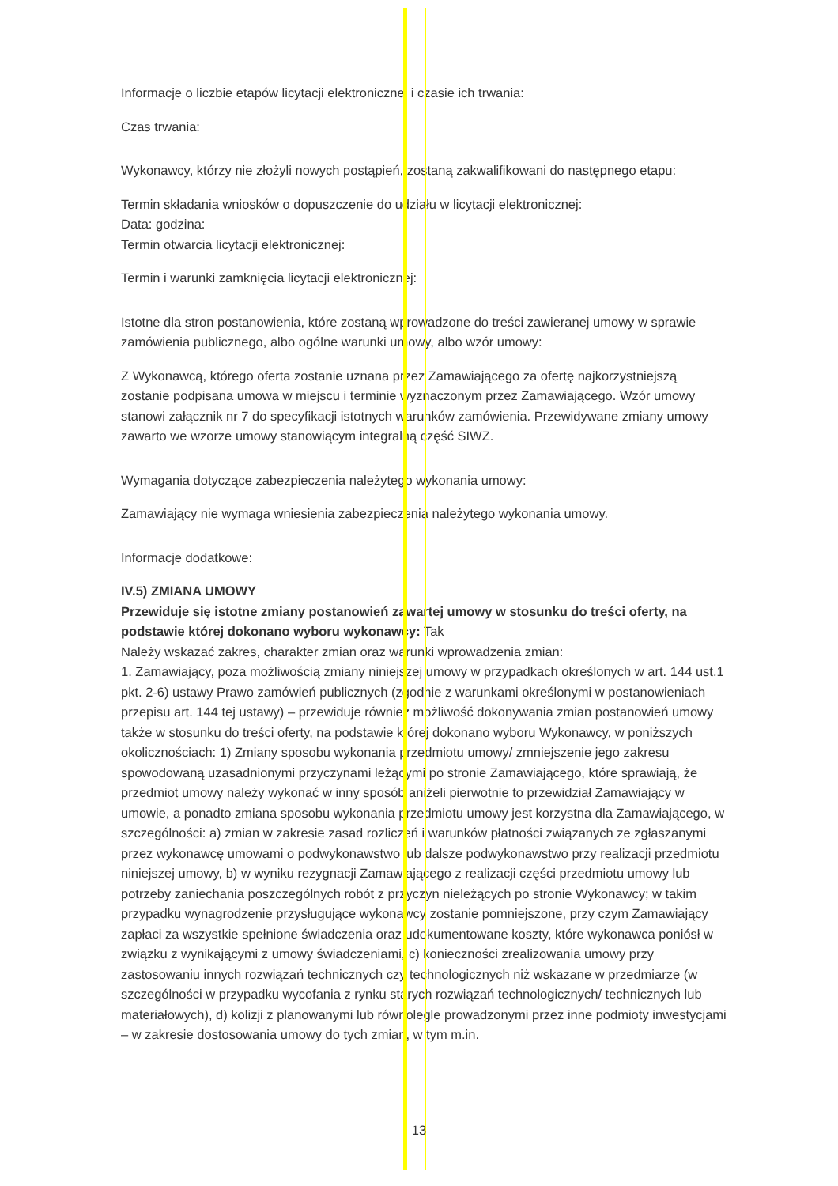Informacje o liczbie etapów licytacji elektronicznej i czasie ich trwania:
Czas trwania:
Wykonawcy, którzy nie złożyli nowych postąpień, zostaną zakwalifikowani do następnego etapu:
Termin składania wniosków o dopuszczenie do udziału w licytacji elektronicznej:
Data: godzina:
Termin otwarcia licytacji elektronicznej:
Termin i warunki zamknięcia licytacji elektronicznej:
Istotne dla stron postanowienia, które zostaną wprowadzone do treści zawieranej umowy w sprawie zamówienia publicznego, albo ogólne warunki umowy, albo wzór umowy:
Z Wykonawcą, którego oferta zostanie uznana przez Zamawiającego za ofertę najkorzystniejszą zostanie podpisana umowa w miejscu i terminie wyznaczonym przez Zamawiającego. Wzór umowy stanowi załącznik nr 7 do specyfikacji istotnych warunków zamówienia. Przewidywane zmiany umowy zawarto we wzorze umowy stanowiącym integralną część SIWZ.
Wymagania dotyczące zabezpieczenia należytego wykonania umowy:
Zamawiający nie wymaga wniesienia zabezpieczenia należytego wykonania umowy.
Informacje dodatkowe:
IV.5) ZMIANA UMOWY
Przewiduje się istotne zmiany postanowień zawartej umowy w stosunku do treści oferty, na podstawie której dokonano wyboru wykonawcy: Tak
Należy wskazać zakres, charakter zmian oraz warunki wprowadzenia zmian:
1. Zamawiający, poza możliwością zmiany niniejszej umowy w przypadkach określonych w art. 144 ust.1 pkt. 2-6) ustawy Prawo zamówień publicznych (zgodnie z warunkami określonymi w postanowieniach przepisu art. 144 tej ustawy) – przewiduje również możliwość dokonywania zmian postanowień umowy także w stosunku do treści oferty, na podstawie której dokonano wyboru Wykonawcy, w poniższych okolicznościach: 1) Zmiany sposobu wykonania przedmiotu umowy/ zmniejszenie jego zakresu spowodowaną uzasadnionymi przyczynami leżącymi po stronie Zamawiającego, które sprawiają, że przedmiot umowy należy wykonać w inny sposób aniżeli pierwotnie to przewidział Zamawiający w umowie, a ponadto zmiana sposobu wykonania przedmiotu umowy jest korzystna dla Zamawiającego, w szczególności: a) zmian w zakresie zasad rozliczeń i warunków płatności związanych ze zgłaszanymi przez wykonawcę umowami o podwykonawstwo lub dalsze podwykonawstwo przy realizacji przedmiotu niniejszej umowy, b) w wyniku rezygnacji Zamawiającego z realizacji części przedmiotu umowy lub potrzeby zaniechania poszczególnych robót z przyczyn nieleżących po stronie Wykonawcy; w takim przypadku wynagrodzenie przysługujące wykonawcy zostanie pomniejszone, przy czym Zamawiający zapłaci za wszystkie spełnione świadczenia oraz udokumentowane koszty, które wykonawca poniósł w związku z wynikającymi z umowy świadczeniami, c) konieczności zrealizowania umowy przy zastosowaniu innych rozwiązań technicznych czy technologicznych niż wskazane w przedmiarze (w szczególności w przypadku wycofania z rynku starych rozwiązań technologicznych/ technicznych lub materiałowych), d) kolizji z planowanymi lub równolegle prowadzonymi przez inne podmioty inwestycjami – w zakresie dostosowania umowy do tych zmian, w tym m.in.
13